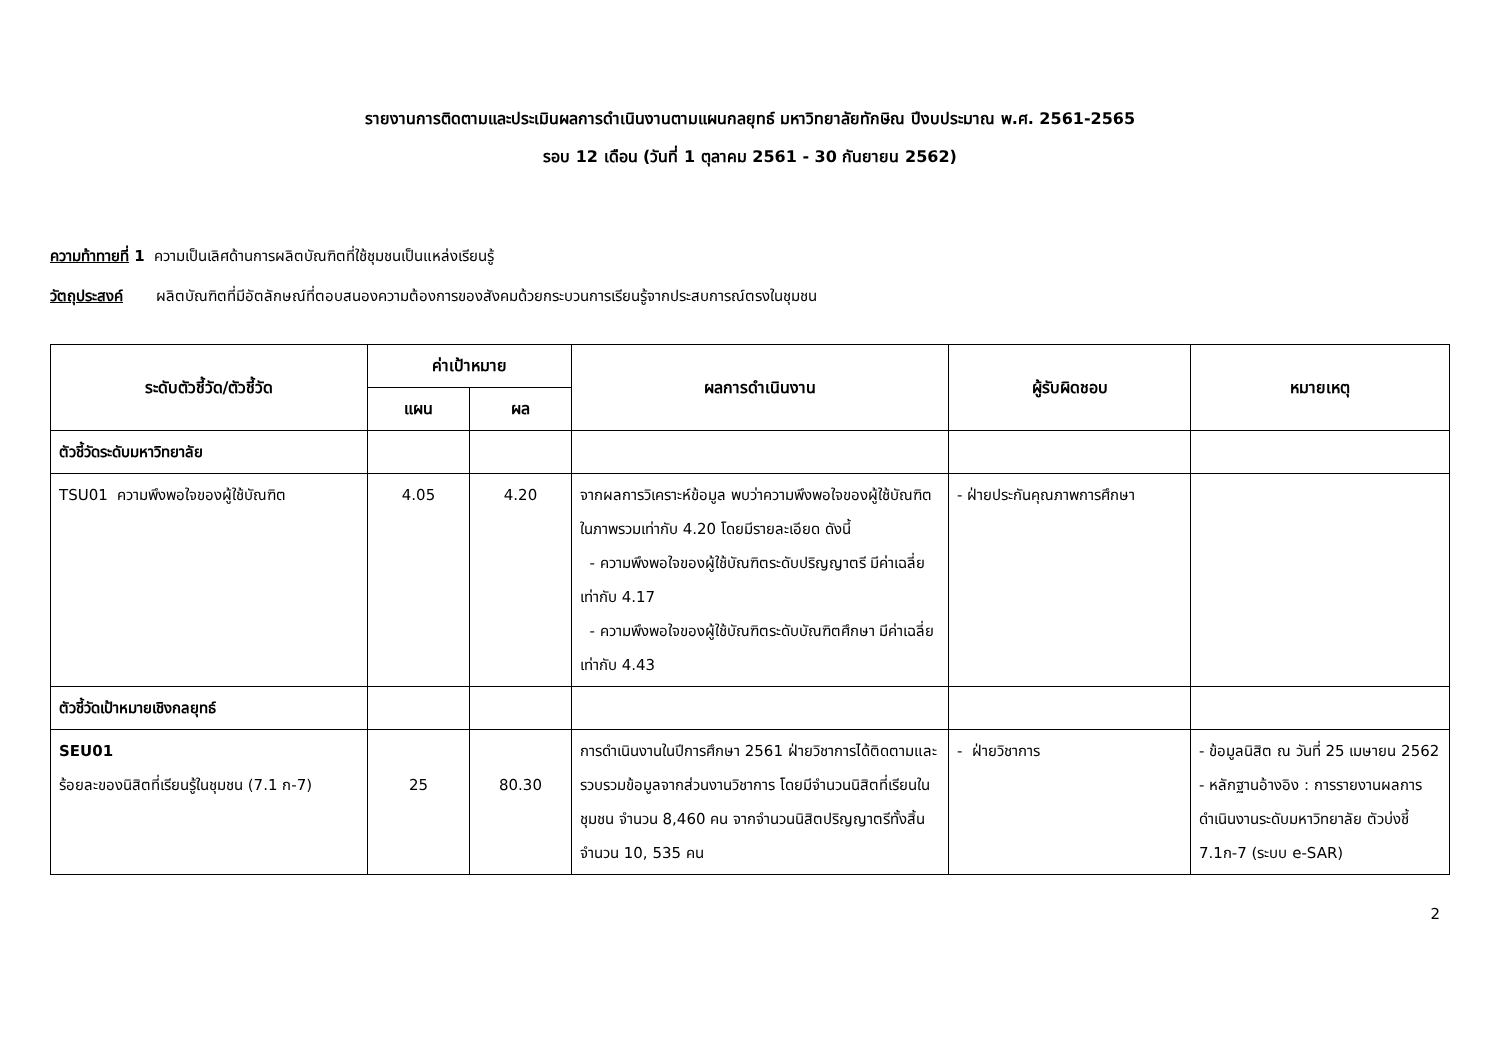รายงานการติดตามและประเมินผลการดำเนินงานตามแผนกลยุทธ์ มหาวิทยาลัยทักษิณ ปีงบประมาณ พ.ศ. 2561-2565
รอบ 12 เดือน (วันที่ 1 ตุลาคม 2561 - 30 กันยายน 2562)
ความท้าทายที่ 1 ความเป็นเลิศด้านการผลิตบัณฑิตที่ใช้ชุมชนเป็นแหล่งเรียนรู้
วัตถุประสงค์ ผลิตบัณฑิตที่มีอัตลักษณ์ที่ตอบสนองความต้องการของสังคมด้วยกระบวนการเรียนรู้จากประสบการณ์ตรงในชุมชน
| ระดับตัวชี้วัด/ตัวชี้วัด | ค่าเป้าหมาย | | ผลการดำเนินงาน | ผู้รับผิดชอบ | หมายเหตุ |
| --- | --- | --- | --- | --- | --- |
| | แผน | ผล | | | |
| ตัวชี้วัดระดับมหาวิทยาลัย | | | | | |
| TSU01 ความพึงพอใจของผู้ใช้บัณฑิต | 4.05 | 4.20 | จากผลการวิเคราะห์ข้อมูล พบว่าความพึงพอใจของผู้ใช้บัณฑิตในภาพรวมเท่ากับ 4.20 โดยมีรายละเอียด ดังนี้ - ความพึงพอใจของผู้ใช้บัณฑิตระดับปริญญาตรี มีค่าเฉลี่ยเท่ากับ 4.17 - ความพึงพอใจของผู้ใช้บัณฑิตระดับบัณฑิตศึกษา มีค่าเฉลี่ยเท่ากับ 4.43 | - ฝ่ายประกันคุณภาพการศึกษา | |
| ตัวชี้วัดเป้าหมายเชิงกลยุทธ์ | | | | | |
| SEU01 ร้อยละของนิสิตที่เรียนรู้ในชุมชน (7.1 ก-7) | 25 | 80.30 | การดำเนินงานในปีการศึกษา 2561 ฝ่ายวิชาการได้ติดตามและรวบรวมข้อมูลจากส่วนงานวิชาการ โดยมีจำนวนนิสิตที่เรียนในชุมชน จำนวน 8,460 คน จากจำนวนนิสิตปริญญาตรีทั้งสิ้น จำนวน 10, 535 คน | - ฝ่ายวิชาการ | - ข้อมูลนิสิต ณ วันที่ 25 เมษายน 2562 - หลักฐานอ้างอิง : การรายงานผลการดำเนินงานระดับมหาวิทยาลัย ตัวบ่งชี้ 7.1ก-7 (ระบบ e-SAR) |
2